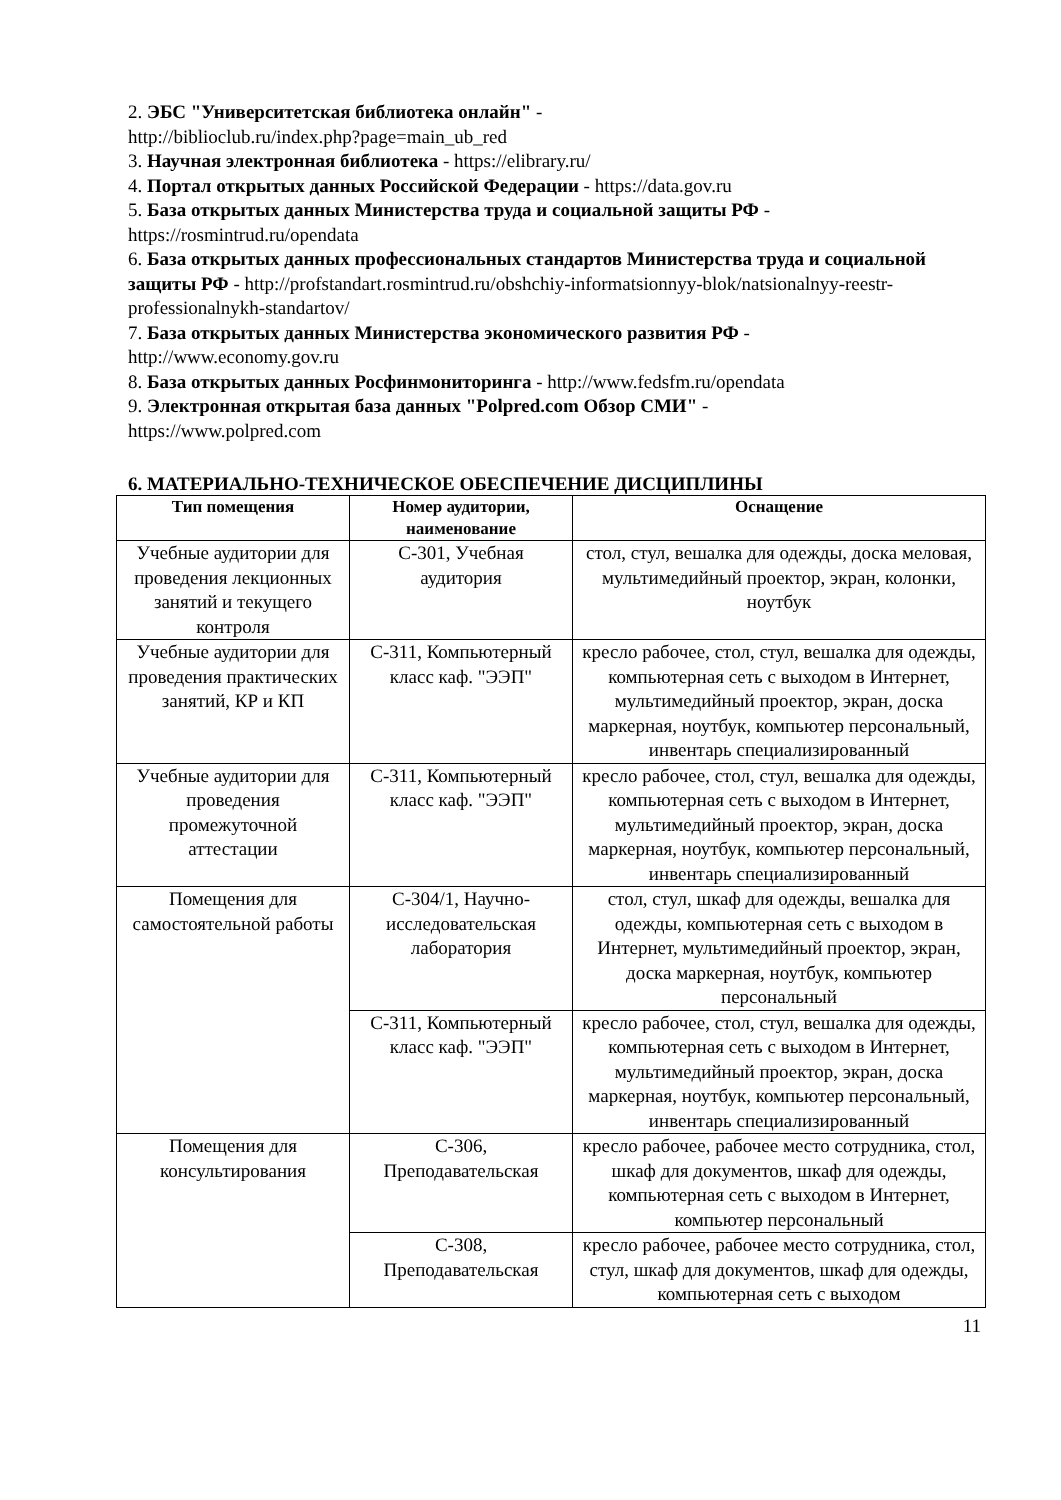2. ЭБС "Университетская библиотека онлайн" -
http://biblioclub.ru/index.php?page=main_ub_red
3. Научная электронная библиотека - https://elibrary.ru/
4. Портал открытых данных Российской Федерации - https://data.gov.ru
5. База открытых данных Министерства труда и социальной защиты РФ -
https://rosmintrud.ru/opendata
6. База открытых данных профессиональных стандартов Министерства труда и социальной защиты РФ - http://profstandart.rosmintrud.ru/obshchiy-informatsionnyy-blok/natsionalnyy-reestr-professionalnykh-standartov/
7. База открытых данных Министерства экономического развития РФ -
http://www.economy.gov.ru
8. База открытых данных Росфинмониторинга - http://www.fedsfm.ru/opendata
9. Электронная открытая база данных "Polpred.com Обзор СМИ" -
https://www.polpred.com
6. МАТЕРИАЛЬНО-ТЕХНИЧЕСКОЕ ОБЕСПЕЧЕНИЕ ДИСЦИПЛИНЫ
| Тип помещения | Номер аудитории, наименование | Оснащение |
| --- | --- | --- |
| Учебные аудитории для проведения лекционных занятий и текущего контроля | С-301, Учебная аудитория | стол, стул, вешалка для одежды, доска меловая, мультимедийный проектор, экран, колонки, ноутбук |
| Учебные аудитории для проведения практических занятий, КР и КП | С-311, Компьютерный класс каф. "ЭЭП" | кресло рабочее, стол, стул, вешалка для одежды, компьютерная сеть с выходом в Интернет, мультимедийный проектор, экран, доска маркерная, ноутбук, компьютер персональный, инвентарь специализированный |
| Учебные аудитории для проведения промежуточной аттестации | С-311, Компьютерный класс каф. "ЭЭП" | кресло рабочее, стол, стул, вешалка для одежды, компьютерная сеть с выходом в Интернет, мультимедийный проектор, экран, доска маркерная, ноутбук, компьютер персональный, инвентарь специализированный |
| Помещения для самостоятельной работы | С-304/1, Научно-исследовательская лаборатория | стол, стул, шкаф для одежды, вешалка для одежды, компьютерная сеть с выходом в Интернет, мультимедийный проектор, экран, доска маркерная, ноутбук, компьютер персональный |
| | С-311, Компьютерный класс каф. "ЭЭП" | кресло рабочее, стол, стул, вешалка для одежды, компьютерная сеть с выходом в Интернет, мультимедийный проектор, экран, доска маркерная, ноутбук, компьютер персональный, инвентарь специализированный |
| Помещения для консультирования | С-306, Преподавательская | кресло рабочее, рабочее место сотрудника, стол, шкаф для документов, шкаф для одежды, компьютерная сеть с выходом в Интернет, компьютер персональный |
| | С-308, Преподавательская | кресло рабочее, рабочее место сотрудника, стол, стул, шкаф для документов, шкаф для одежды, компьютерная сеть с выходом |
11